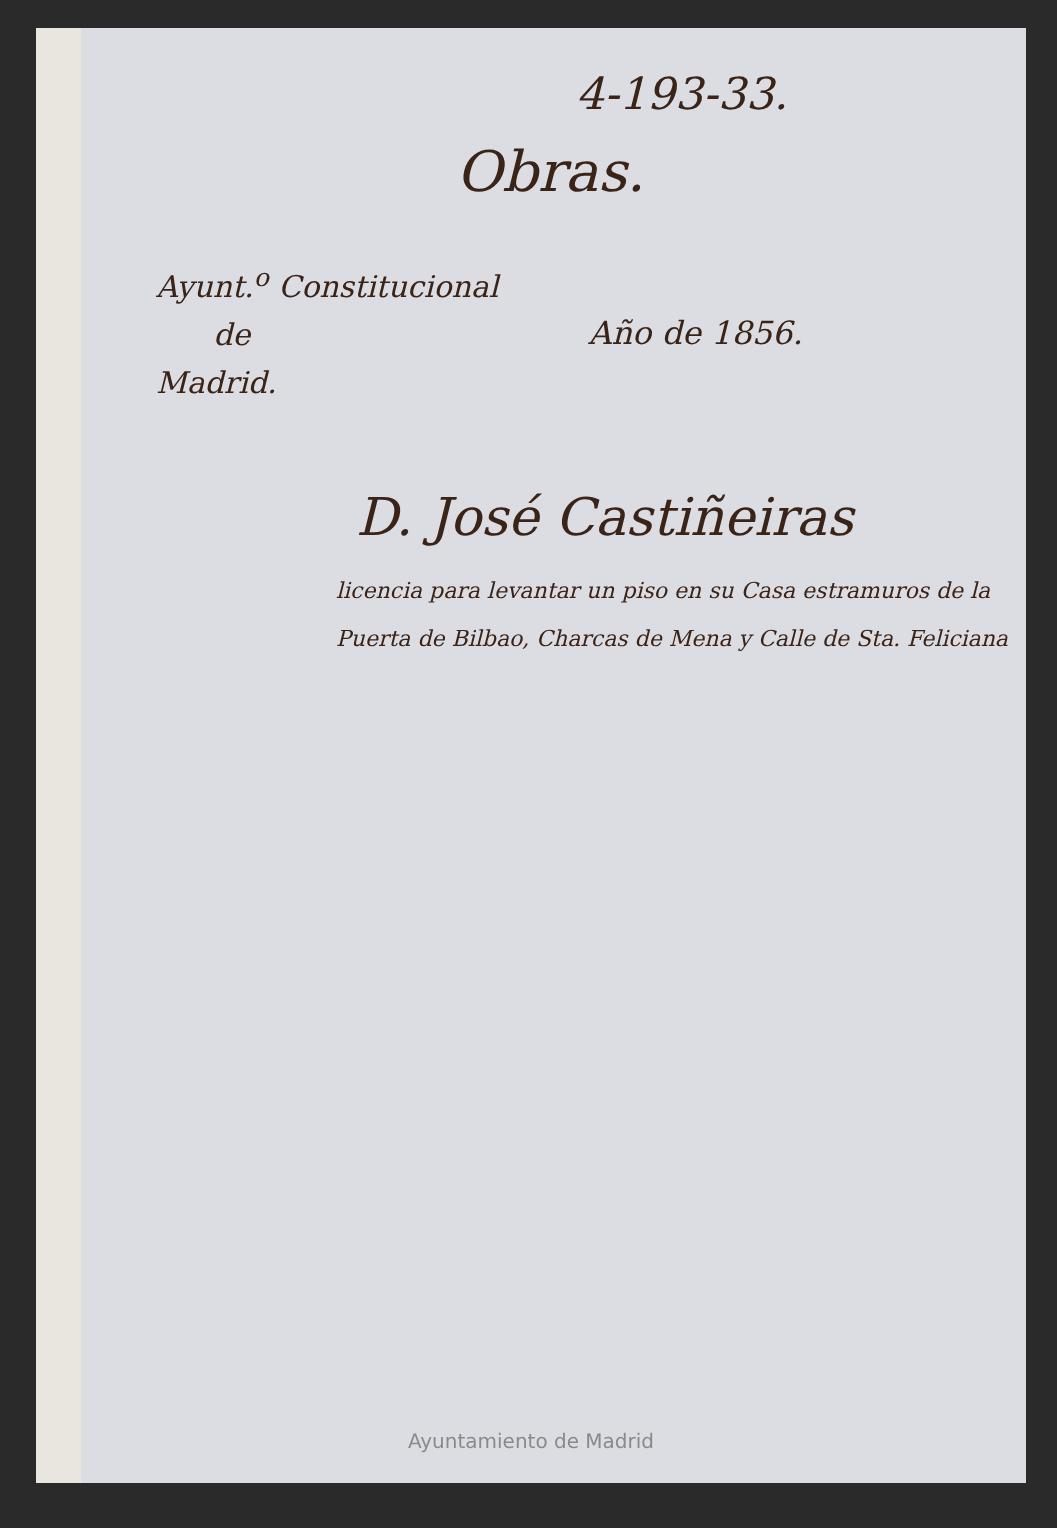4-193-33.
Obras.
Ayunt.<sup>o</sup> Constitucional
de
Madrid.
Año de 1856.
D. José Castiñeiras
licencia para levantar un piso en su Casa estramuros de la
Puerta de Bilbao, Charcas de Mena y Calle de Sta. Feliciana
Ayuntamiento de Madrid